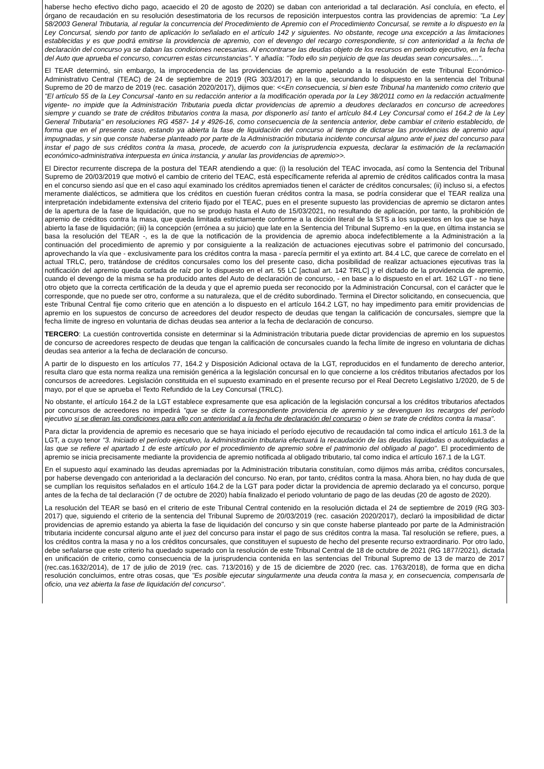haberse hecho efectivo dicho pago, acaecido el 20 de agosto de 2020) se daban con anterioridad a tal declaración. Así concluía, en efecto, el órgano de recaudación en su resolución desestimatoria de los recursos de reposición interpuestos contra las providencias de apremio: "La Ley 58/2003 General Tributaria, al regular la concurrencia del Procedimiento de Apremio con el Procedimiento Concursal, se remite a lo dispuesto en la Ley Concursal, siendo por tanto de aplicación lo señalado en el artículo 142 y siguientes. No obstante, recoge una excepción a las limitaciones establecidas y es que podrá emitirse la providencia de apremio, con el devengo del recargo correspondiente, si con anterioridad a la fecha de declaración del concurso ya se daban las condiciones necesarias. Al encontrarse las deudas objeto de los recursos en periodo ejecutivo, en la fecha del Auto que aprueba el concurso, concurren estas circunstancias". Y añadía: "Todo ello sin perjuicio de que las deudas sean concursales....".
El TEAR determinó, sin embargo, la improcedencia de las providencias de apremio apelando a la resolución de este Tribunal Económico-Administrativo Central (TEAC) de 24 de septiembre de 2019 (RG 303/2017) en la que, secundando lo dispuesto en la sentencia del Tribunal Supremo de 20 de marzo de 2019 (rec. casación 2020/2017), dijimos que: <<En consecuencia, si bien este Tribunal ha mantenido como criterio que "El artículo 55 de la Ley Concursal -tanto en su redacción anterior a la modificación operada por la Ley 38/2011 como en la redacción actualmente vigente- no impide que la Administración Tributaria pueda dictar providencias de apremio a deudores declarados en concurso de acreedores siempre y cuando se trate de créditos tributarios contra la masa, por disponerlo así tanto el artículo 84.4 Ley Concursal como el 164.2 de la Ley General Tributaria" en resoluciones RG 4587- 14 y 4926-16, como consecuencia de la sentencia anterior, debe cambiar el criterio establecido, de forma que en el presente caso, estando ya abierta la fase de liquidación del concurso al tiempo de dictarse las providencias de apremio aquí impugnadas, y sin que conste haberse planteado por parte de la Administración tributaria incidente concursal alguno ante el juez del concurso para instar el pago de sus créditos contra la masa, procede, de acuerdo con la jurisprudencia expuesta, declarar la estimación de la reclamación económico-administrativa interpuesta en única instancia, y anular las providencias de apremio>>.
El Director recurrente discrepa de la postura del TEAR atendiendo a que: (i) la resolución del TEAC invocada, así como la Sentencia del Tribunal Supremo de 20/03/2019 que motivó el cambio de criterio del TEAC, está específicamente referida al apremio de créditos calificados contra la masa en el concurso siendo así que en el caso aquí examinado los créditos apremiados tienen el carácter de créditos concursales; (ii) incluso si, a efectos meramente dialécticos, se admitiera que los créditos en cuestión fueran créditos contra la masa, se podría considerar que el TEAR realiza una interpretación indebidamente extensiva del criterio fijado por el TEAC, pues en el presente supuesto las providencias de apremio se dictaron antes de la apertura de la fase de liquidación, que no se produjo hasta el Auto de 15/03/2021, no resultando de aplicación, por tanto, la prohibición de apremio de créditos contra la masa, que queda limitada estrictamente conforme a la dicción literal de la STS a los supuestos en los que se haya abierto la fase de liquidación; (iii) la concepción (errónea a su juicio) que late en la Sentencia del Tribunal Supremo -en la que, en última instancia se basa la resolución del TEAR -, es la de que la notificación de la providencia de apremio aboca indefectiblemente a la Administración a la continuación del procedimiento de apremio y por consiguiente a la realización de actuaciones ejecutivas sobre el patrimonio del concursado, aprovechando la vía que - exclusivamente para los créditos contra la masa - parecía permitir el ya extinto art. 84.4 LC, que carece de correlato en el actual TRLC, pero, tratándose de créditos concursales como los del presente caso, dicha posibilidad de realizar actuaciones ejecutivas tras la notificación del apremio queda cortada de raíz por lo dispuesto en el art. 55 LC [actual art. 142 TRLC] y el dictado de la providencia de apremio, cuando el devengo de la misma se ha producido antes del Auto de declaración de concurso, - en base a lo dispuesto en el art. 162 LGT - no tiene otro objeto que la correcta certificación de la deuda y que el apremio pueda ser reconocido por la Administración Concursal, con el carácter que le corresponde, que no puede ser otro, conforme a su naturaleza, que el de crédito subordinado. Termina el Director solicitando, en consecuencia, que este Tribunal Central fije como criterio que en atención a lo dispuesto en el artículo 164.2 LGT, no hay impedimento para emitir providencias de apremio en los supuestos de concurso de acreedores del deudor respecto de deudas que tengan la calificación de concursales, siempre que la fecha límite de ingreso en voluntaria de dichas deudas sea anterior a la fecha de declaración de concurso.
TERCERO: La cuestión controvertida consiste en determinar si la Administración tributaria puede dictar providencias de apremio en los supuestos de concurso de acreedores respecto de deudas que tengan la calificación de concursales cuando la fecha límite de ingreso en voluntaria de dichas deudas sea anterior a la fecha de declaración de concurso.
A partir de lo dispuesto en los artículos 77, 164.2 y Disposición Adicional octava de la LGT, reproducidos en el fundamento de derecho anterior, resulta claro que esta norma realiza una remisión genérica a la legislación concursal en lo que concierne a los créditos tributarios afectados por los concursos de acreedores. Legislación constituida en el supuesto examinado en el presente recurso por el Real Decreto Legislativo 1/2020, de 5 de mayo, por el que se aprueba el Texto Refundido de la Ley Concursal (TRLC).
No obstante, el artículo 164.2 de la LGT establece expresamente que esa aplicación de la legislación concursal a los créditos tributarios afectados por concursos de acreedores no impedirá "que se dicte la correspondiente providencia de apremio y se devenguen los recargos del período ejecutivo si se dieran las condiciones para ello con anterioridad a la fecha de declaración del concurso o bien se trate de créditos contra la masa".
Para dictar la providencia de apremio es necesario que se haya iniciado el período ejecutivo de recaudación tal como indica el artículo 161.3 de la LGT, a cuyo tenor "3. Iniciado el período ejecutivo, la Administración tributaria efectuará la recaudación de las deudas liquidadas o autoliquidadas a las que se refiere el apartado 1 de este artículo por el procedimiento de apremio sobre el patrimonio del obligado al pago". El procedimiento de apremio se inicia precisamente mediante la providencia de apremio notificada al obligado tributario, tal como indica el artículo 167.1 de la LGT.
En el supuesto aquí examinado las deudas apremiadas por la Administración tributaria constituían, como dijimos más arriba, créditos concursales, por haberse devengado con anterioridad a la declaración del concurso. No eran, por tanto, créditos contra la masa. Ahora bien, no hay duda de que se cumplían los requisitos señalados en el artículo 164.2 de la LGT para poder dictar la providencia de apremio declarado ya el concurso, porque antes de la fecha de tal declaración (7 de octubre de 2020) había finalizado el periodo voluntario de pago de las deudas (20 de agosto de 2020).
La resolución del TEAR se basó en el criterio de este Tribunal Central contenido en la resolución dictada el 24 de septiembre de 2019 (RG 303-2017) que, siguiendo el criterio de la sentencia del Tribunal Supremo de 20/03/2019 (rec. casación 2020/2017), declaró la imposibilidad de dictar providencias de apremio estando ya abierta la fase de liquidación del concurso y sin que conste haberse planteado por parte de la Administración tributaria incidente concursal alguno ante el juez del concurso para instar el pago de sus créditos contra la masa. Tal resolución se refiere, pues, a los créditos contra la masa y no a los créditos concursales, que constituyen el supuesto de hecho del presente recurso extraordinario. Por otro lado, debe señalarse que este criterio ha quedado superado con la resolución de este Tribunal Central de 18 de octubre de 2021 (RG 1877/2021), dictada en unificación de criterio, como consecuencia de la jurisprudencia contenida en las sentencias del Tribunal Supremo de 13 de marzo de 2017 (rec.cas.1632/2014), de 17 de julio de 2019 (rec. cas. 713/2016) y de 15 de diciembre de 2020 (rec. cas. 1763/2018), de forma que en dicha resolución concluimos, entre otras cosas, que "Es posible ejecutar singularmente una deuda contra la masa y, en consecuencia, compensarla de oficio, una vez abierta la fase de liquidación del concurso".